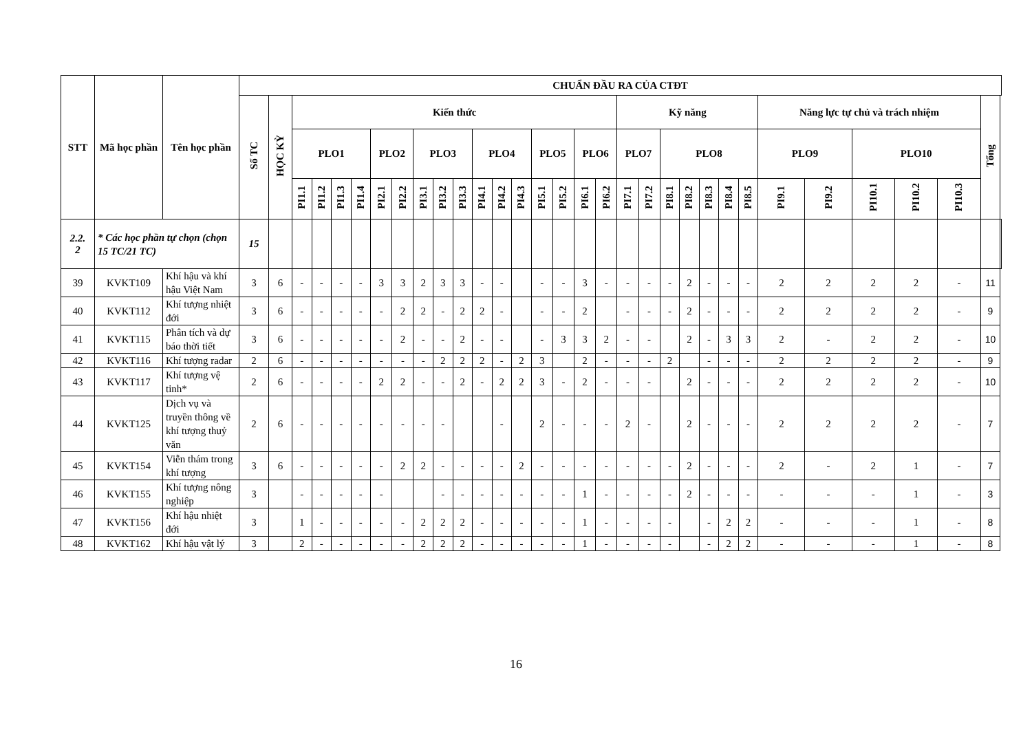| STT | Mã học phần | Tên học phần | CHUẨN ĐẦU RA CỦA CTĐT | | | | | | | | | | | | | | | | | | | | | | | | | | | | | | | |
| --- | --- | --- | --- | --- | --- | --- | --- | --- | --- | --- | --- | --- | --- | --- | --- | --- | --- | --- | --- | --- | --- | --- | --- | --- | --- | --- | --- | --- | --- | --- | --- | --- | --- | --- |
| | | | Số TC | HỌC KỲ | Kiến thức | | | | | | | | | | | | | | | | Kỹ năng | | | | | | | Năng lực tự chủ và trách nhiệm | | | | | Tổng | |
| | | | | | PLO1 | | | | PLO2 | | PLO3 | | | PLO4 | | | PLO5 | | PLO6 | | PLO7 | | PLO8 | | | | | PLO9 | | PLO10 | | | | |
| | | | | | PI1.1 | PI1.2 | PI1.3 | PI1.4 | PI2.1 | PI2.2 | PI3.1 | PI3.2 | PI3.3 | PI4.1 | PI4.2 | PI4.3 | PI5.1 | PI5.2 | PI6.1 | PI6.2 | PI7.1 | PI7.2 | PI8.1 | PI8.2 | PI8.3 | PI8.4 | PI8.5 | PI9.1 | PI9.2 | PI10.1 | PI10.2 | PI10.3 | | |
| 2.2. 2 | * Các học phần tự chọn (chọn 15 TC/21 TC) | | 15 | | | | | | | | | | | | | | | | | | | | | | | | | | | | | | | |
| 39 | KVKT109 | Khí hậu và khí hậu Việt Nam | 3 | 6 | - | - | - | - | 3 | 3 | 2 | 3 | 3 | - | - | | - | - | 3 | - | - | - | - | 2 | - | - | - | 2 | 2 | 2 | 2 | - | 11 | |
| 40 | KVKT112 | Khí tượng nhiệt đới | 3 | 6 | - | - | - | - | - | 2 | 2 | - | 2 | 2 | - | | - | - | 2 | | - | - | - | 2 | - | - | - | 2 | 2 | 2 | 2 | - | 9 | |
| 41 | KVKT115 | Phân tích và dự báo thời tiết | 3 | 6 | - | - | - | - | - | 2 | - | - | 2 | - | - | | - | 3 | 3 | 2 | - | - | | 2 | - | 3 | 3 | 2 | - | 2 | 2 | - | 10 | |
| 42 | KVKT116 | Khí tượng radar | 2 | 6 | - | - | - | - | - | - | - | 2 | 2 | 2 | - | 2 | 3 | | 2 | - | - | - | 2 | | - | - | - | 2 | 2 | 2 | 2 | - | 9 | |
| 43 | KVKT117 | Khí tượng vệ tinh* | 2 | 6 | - | - | - | - | 2 | 2 | - | - | 2 | - | 2 | 2 | 3 | - | 2 | - | - | - | | 2 | - | - | - | 2 | 2 | 2 | 2 | - | 10 | |
| 44 | KVKT125 | Dịch vụ và truyền thông về khí tượng thuỷ văn | 2 | 6 | - | - | - | - | - | - | - | - | | | - | | 2 | - | - | - | 2 | - | | 2 | - | - | - | 2 | 2 | 2 | 2 | - | 7 | |
| 45 | KVKT154 | Viễn thám trong khí tượng | 3 | 6 | - | - | - | - | - | 2 | 2 | - | - | - | - | 2 | - | - | - | - | - | - | - | 2 | - | - | - | 2 | - | 2 | 1 | - | 7 | |
| 46 | KVKT155 | Khí tượng nông nghiệp | 3 | | - | - | - | - | - | | | - | - | - | - | - | - | - | 1 | - | - | - | - | 2 | - | - | - | - | - | - | 1 | - | 3 | |
| 47 | KVKT156 | Khí hậu nhiệt đới | 3 | | 1 | - | - | - | - | - | 2 | 2 | 2 | - | - | - | - | - | 1 | - | - | - | - | | - | 2 | 2 | - | - | - | 1 | - | 8 | |
| 48 | KVKT162 | Khí hậu vật lý | 3 | | 2 | - | - | - | - | - | 2 | 2 | 2 | - | - | - | - | - | 1 | - | - | - | - | | - | 2 | 2 | - | - | - | 1 | - | 8 | |
16